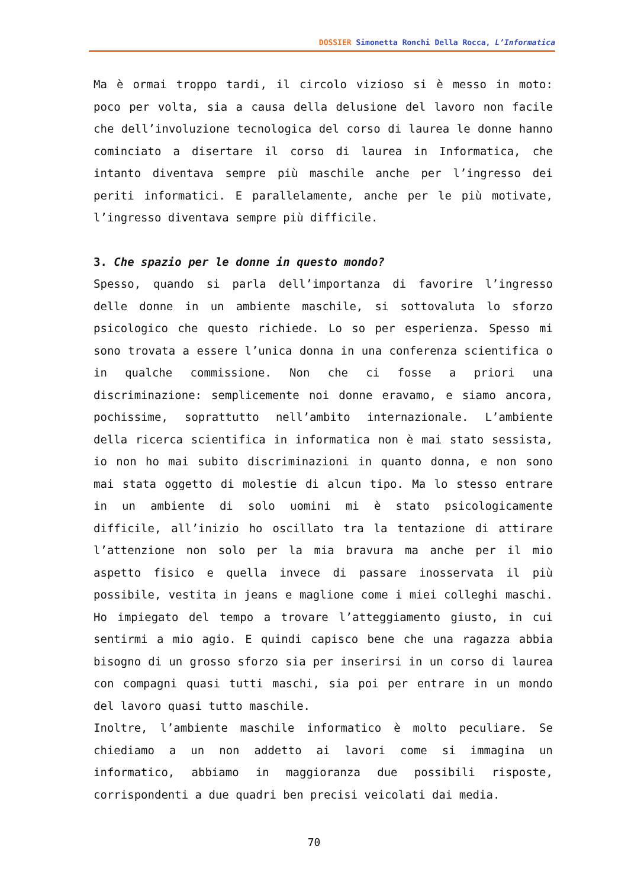DOSSIER Simonetta Ronchi Della Rocca, L’Informatica
Ma è ormai troppo tardi, il circolo vizioso si è messo in moto: poco per volta, sia a causa della delusione del lavoro non facile che dell’involuzione tecnologica del corso di laurea le donne hanno cominciato a disertare il corso di laurea in Informatica, che intanto diventava sempre più maschile anche per l’ingresso dei periti informatici. E parallelamente, anche per le più motivate, l’ingresso diventava sempre più difficile.
3. Che spazio per le donne in questo mondo?
Spesso, quando si parla dell’importanza di favorire l’ingresso delle donne in un ambiente maschile, si sottovaluta lo sforzo psicologico che questo richiede. Lo so per esperienza. Spesso mi sono trovata a essere l’unica donna in una conferenza scientifica o in qualche commissione. Non che ci fosse a priori una discriminazione: semplicemente noi donne eravamo, e siamo ancora, pochissime, soprattutto nell’ambito internazionale. L’ambiente della ricerca scientifica in informatica non è mai stato sessista, io non ho mai subito discriminazioni in quanto donna, e non sono mai stata oggetto di molestie di alcun tipo. Ma lo stesso entrare in un ambiente di solo uomini mi è stato psicologicamente difficile, all’inizio ho oscillato tra la tentazione di attirare l’attenzione non solo per la mia bravura ma anche per il mio aspetto fisico e quella invece di passare inosservata il più possibile, vestita in jeans e maglione come i miei colleghi maschi. Ho impiegato del tempo a trovare l’atteggiamento giusto, in cui sentirmi a mio agio. E quindi capisco bene che una ragazza abbia bisogno di un grosso sforzo sia per inserirsi in un corso di laurea con compagni quasi tutti maschi, sia poi per entrare in un mondo del lavoro quasi tutto maschile.
Inoltre, l’ambiente maschile informatico è molto peculiare. Se chiediamo a un non addetto ai lavori come si immagina un informatico, abbiamo in maggioranza due possibili risposte, corrispondenti a due quadri ben precisi veicolati dai media.
70